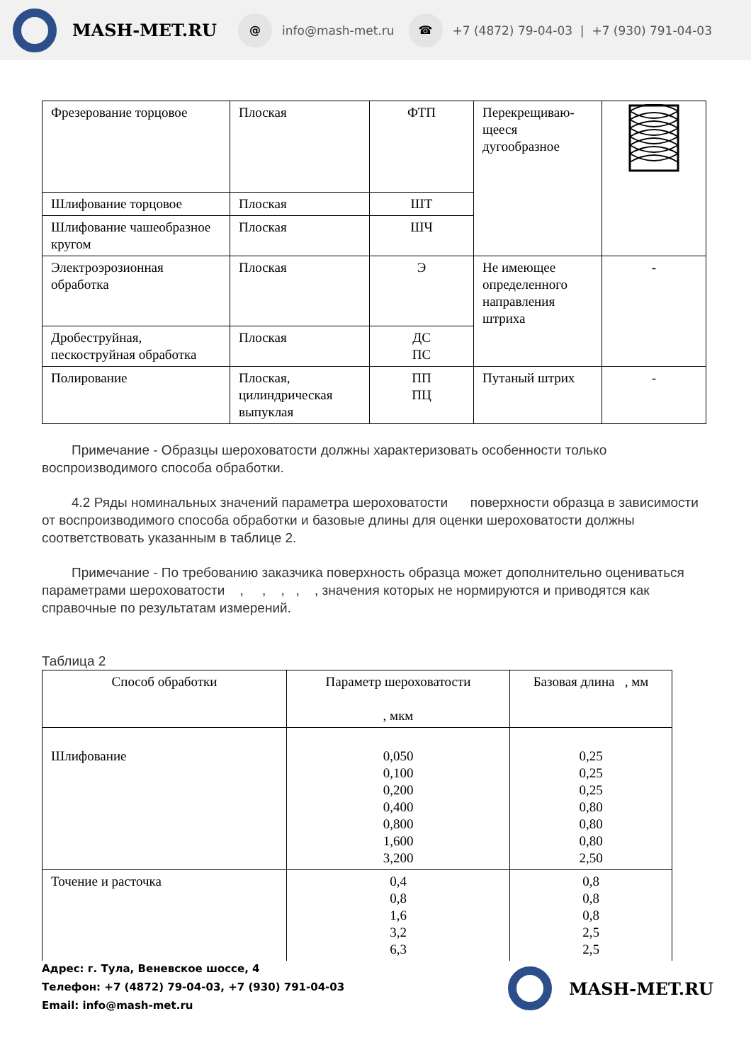MASH-MET.RU @ info@mash-met.ru ☎ +7 (4872) 79-04-03 | +7 (930) 791-04-03
| Фрезерование торцовое | Плоская | ФТП | Перекрещиваю-щееся дугообразное | |
| Шлифование торцовое | Плоская | ШТ | | |
| Шлифование чашеобразное кругом | Плоская | ШЧ | | |
| Электроэрозионная обработка | Плоская | Э | Не имеющее определенного направления штриха | - |
| Дробеструйная, пескоструйная обработка | Плоская | ДС ПС | | |
| Полирование | Плоская, цилиндрическая выпуклая | ПП ПЦ | Путаный штрих | - |
Примечание - Образцы шероховатости должны характеризовать особенности только воспроизводимого способа обработки.
4.2 Ряды номинальных значений параметра шероховатости поверхности образца в зависимости от воспроизводимого способа обработки и базовые длины для оценки шероховатости должны соответствовать указанным в таблице 2.
Примечание - По требованию заказчика поверхность образца может дополнительно оцениваться параметрами шероховатости , , , , , значения которых не нормируются и приводятся как справочные по результатам измерений.
Таблица 2
| Способ обработки | Параметр шероховатости , мкм | Базовая длина , мм |
| --- | --- | --- |
| Шлифование | 0,050 0,100 0,200 0,400 0,800 1,600 3,200 | 0,25 0,25 0,25 0,80 0,80 0,80 2,50 |
| Точение и расточка | 0,4 0,8 1,6 3,2 6,3 | 0,8 0,8 0,8 2,5 2,5 |
Адрес: г. Тула, Веневское шоссе, 4
Телефон: +7 (4872) 79-04-03, +7 (930) 791-04-03
Email: info@mash-met.ru
MASH-MET.RU